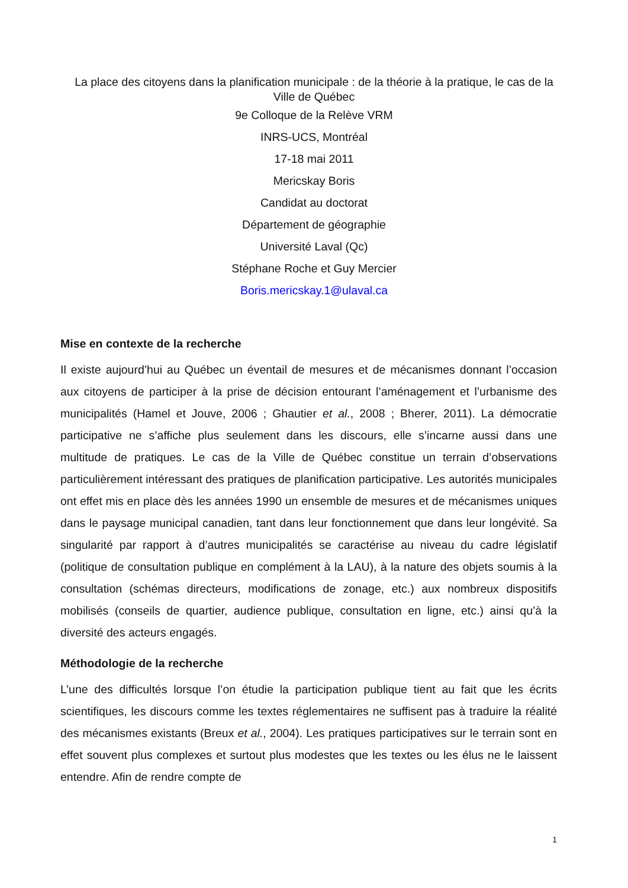La place des citoyens dans la planification municipale : de la théorie à la pratique, le cas de la Ville de Québec
9e Colloque de la Relève VRM
INRS-UCS, Montréal
17-18 mai 2011
Mericskay Boris
Candidat au doctorat
Département de géographie
Université Laval (Qc)
Stéphane Roche et Guy Mercier
Boris.mericskay.1@ulaval.ca
Mise en contexte de la recherche
Il existe aujourd’hui au Québec un éventail de mesures et de mécanismes donnant l’occasion aux citoyens de participer à la prise de décision entourant l’aménagement et l’urbanisme des municipalités (Hamel et Jouve, 2006 ; Ghautier et al., 2008 ; Bherer, 2011). La démocratie participative ne s’affiche plus seulement dans les discours, elle s’incarne aussi dans une multitude de pratiques. Le cas de la Ville de Québec constitue un terrain d’observations particulièrement intéressant des pratiques de planification participative. Les autorités municipales ont effet mis en place dès les années 1990 un ensemble de mesures et de mécanismes uniques dans le paysage municipal canadien, tant dans leur fonctionnement que dans leur longévité. Sa singularité par rapport à d’autres municipalités se caractérise au niveau du cadre législatif (politique de consultation publique en complément à la LAU), à la nature des objets soumis à la consultation (schémas directeurs, modifications de zonage, etc.) aux nombreux dispositifs mobilisés (conseils de quartier, audience publique, consultation en ligne, etc.) ainsi qu’à la diversité des acteurs engagés.
Méthodologie de la recherche
L’une des difficultés lorsque l’on étudie la participation publique tient au fait que les écrits scientifiques, les discours comme les textes réglementaires ne suffisent pas à traduire la réalité des mécanismes existants (Breux et al., 2004). Les pratiques participatives sur le terrain sont en effet souvent plus complexes et surtout plus modestes que les textes ou les élus ne le laissent entendre. Afin de rendre compte de
1